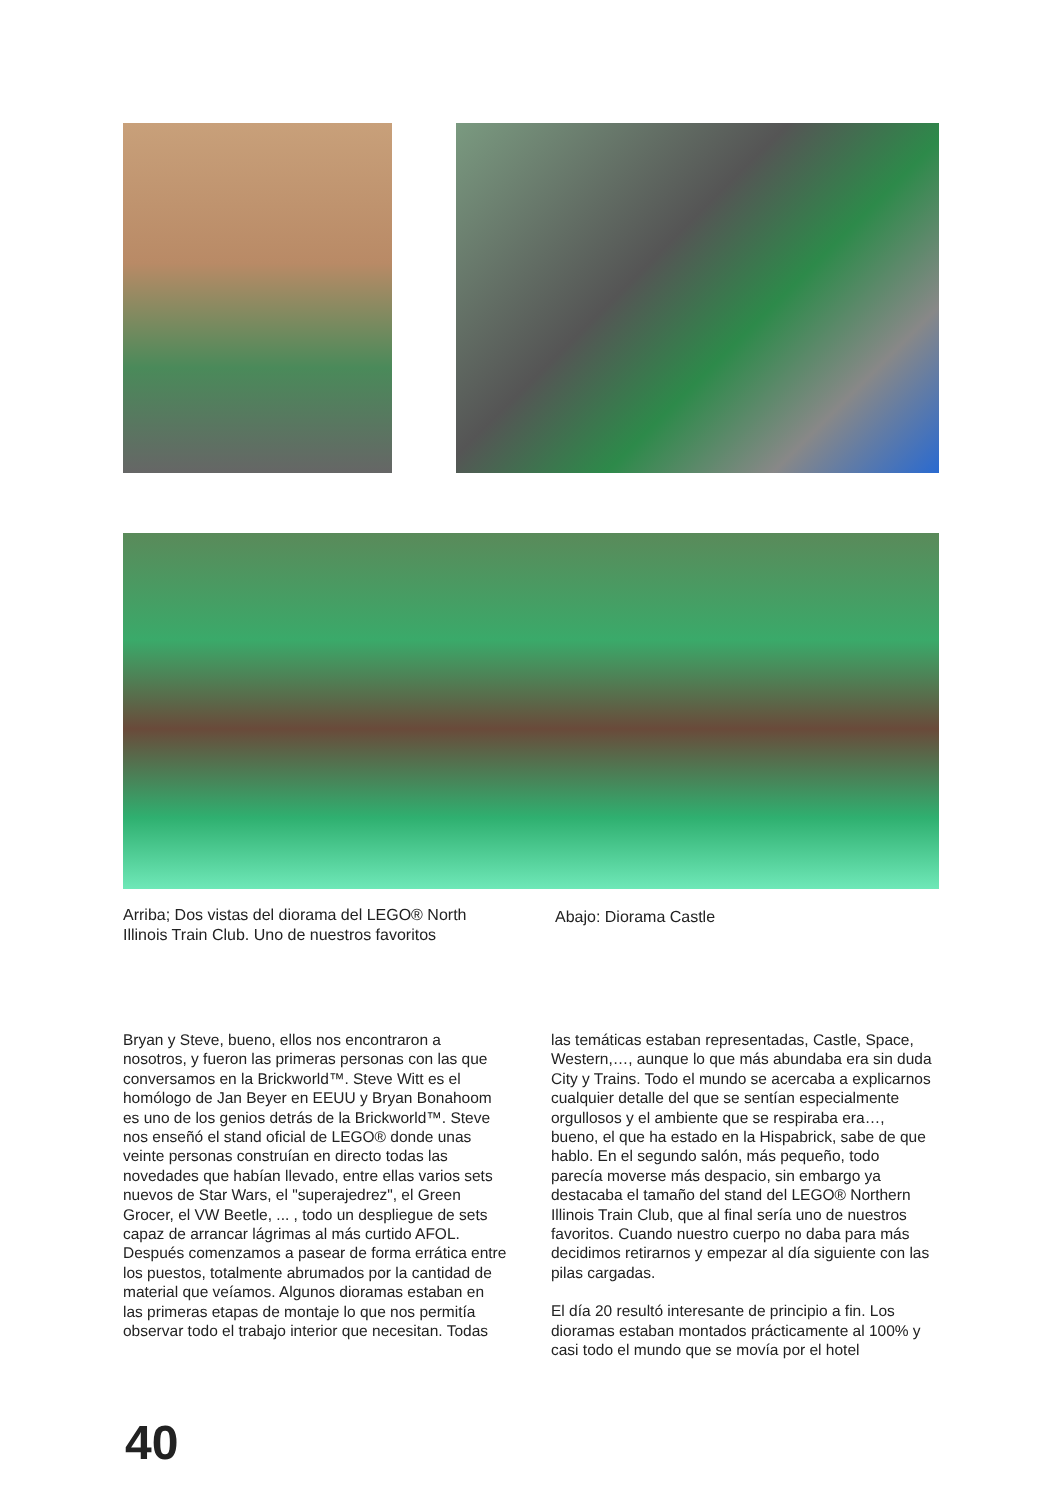Arriba; Dos vistas del diorama del LEGO® North Illinois Train Club. Uno de nuestros favoritos
Abajo: Diorama Castle
Bryan y Steve, bueno, ellos nos encontraron a nosotros, y fueron las primeras personas con las que conversamos en la Brickworld™. Steve Witt es el homólogo de Jan Beyer en EEUU y Bryan Bonahoom es uno de los genios detrás de la Brickworld™. Steve nos enseñó el stand oficial de LEGO® donde unas veinte personas construían en directo todas las novedades que habían llevado, entre ellas varios sets nuevos de Star Wars, el "superajedrez", el Green Grocer, el VW Beetle, ... , todo un despliegue de sets capaz de arrancar lágrimas al más curtido AFOL. Después comenzamos a pasear de forma errática entre los puestos, totalmente abrumados por la cantidad de material que veíamos. Algunos dioramas estaban en las primeras etapas de montaje lo que nos permitía observar todo el trabajo interior que necesitan. Todas
las temáticas estaban representadas, Castle, Space, Western,…, aunque lo que más abundaba era sin duda City y Trains. Todo el mundo se acercaba a explicarnos cualquier detalle del que se sentían especialmente orgullosos y el ambiente que se respiraba era…, bueno, el que ha estado en la Hispabrick, sabe de que hablo. En el segundo salón, más pequeño, todo parecía moverse más despacio, sin embargo ya destacaba el tamaño del stand del LEGO® Northern Illinois Train Club, que al final sería uno de nuestros favoritos. Cuando nuestro cuerpo no daba para más decidimos retirarnos y empezar al día siguiente con las pilas cargadas.
El día 20 resultó interesante de principio a fin. Los dioramas estaban montados prácticamente al 100% y casi todo el mundo que se movía por el hotel
40